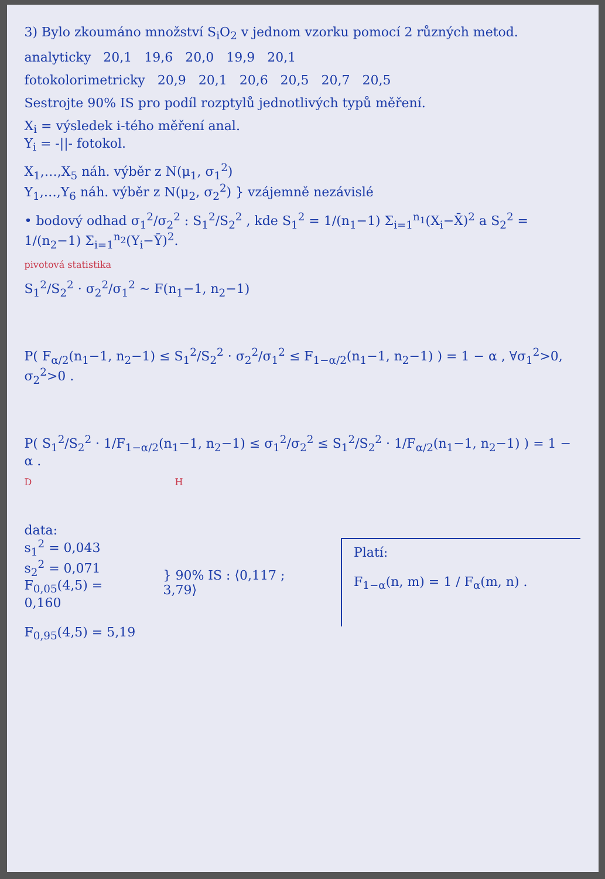3) Bylo zkoumáno množství S<sub>i</sub>O<sub>2</sub> v jednom vzorku pomocí 2 různých metod.
analyticky 20,1 19,6 20,0 19,9 20,1
fotokolorimetricky 20,9 20,1 20,6 20,5 20,7 20,5
Sestrojte 90% IS pro podíl rozptylů jednotlivých typů měření.
X<sub>i</sub> = výsledek i-tého měření anal.
Y<sub>i</sub> = -||- fotokol.
X<sub>1</sub>,…,X<sub>5</sub> náh. výběr z N(μ<sub>1</sub>, σ<sub>1</sub><sup>2</sup>)
Y<sub>1</sub>,…,Y<sub>6</sub> náh. výběr z N(μ<sub>2</sub>, σ<sub>2</sub><sup>2</sup>) } vzájemně nezávislé
• bodový odhad σ<sub>1</sub><sup>2</sup>/σ<sub>2</sub><sup>2</sup> : S<sub>1</sub><sup>2</sup>/S<sub>2</sub><sup>2</sup> , kde S<sub>1</sub><sup>2</sup> = 1/(n<sub>1</sub>−1) Σ<sub>i=1</sub><sup>n<sub>1</sub></sup>(X<sub>i</sub>−X̄)<sup>2</sup> a S<sub>2</sub><sup>2</sup> = 1/(n<sub>2</sub>−1) Σ<sub>i=1</sub><sup>n<sub>2</sub></sup>(Y<sub>i</sub>−Ȳ)<sup>2</sup>.
pivotová statistika
S<sub>1</sub><sup>2</sup>/S<sub>2</sub><sup>2</sup> · σ<sub>2</sub><sup>2</sup>/σ<sub>1</sub><sup>2</sup> ∼ F(n<sub>1</sub>−1, n<sub>2</sub>−1)
P( F<sub>α/2</sub>(n<sub>1</sub>−1, n<sub>2</sub>−1) ≤ S<sub>1</sub><sup>2</sup>/S<sub>2</sub><sup>2</sup> · σ<sub>2</sub><sup>2</sup>/σ<sub>1</sub><sup>2</sup> ≤ F<sub>1−α/2</sub>(n<sub>1</sub>−1, n<sub>2</sub>−1) ) = 1 − α , ∀σ<sub>1</sub><sup>2</sup>>0, σ<sub>2</sub><sup>2</sup>>0 .
P( S<sub>1</sub><sup>2</sup>/S<sub>2</sub><sup>2</sup> · 1/F<sub>1−α/2</sub>(n<sub>1</sub>−1, n<sub>2</sub>−1) ≤ σ<sub>1</sub><sup>2</sup>/σ<sub>2</sub><sup>2</sup> ≤ S<sub>1</sub><sup>2</sup>/S<sub>2</sub><sup>2</sup> · 1/F<sub>α/2</sub>(n<sub>1</sub>−1, n<sub>2</sub>−1) ) = 1 − α .
D H
data:
s<sub>1</sub><sup>2</sup> = 0,043
s<sub>2</sub><sup>2</sup> = 0,071
F<sub>0,05</sub>(4,5) = 0,160
F<sub>0,95</sub>(4,5) = 5,19
} 90% IS : ⟨0,117 ; 3,79⟩
Platí:
F<sub>1−α</sub>(n, m) = 1 / F<sub>α</sub>(m, n) .